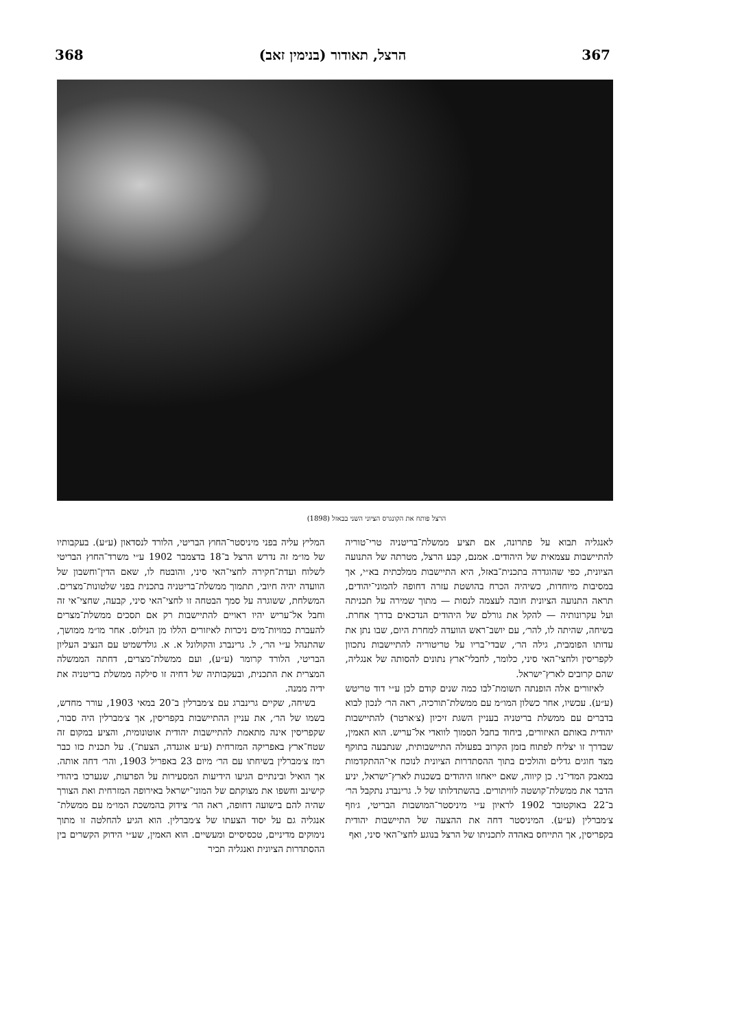367 הרצל, תאודור (בנימין זאב) 368
הרצל פותח את הקונגרס הציוני השני בבאזל (1898)
לאנגליה תבוא על פתרונה, אם תציע ממשלת־בריטניה טרי־טוריה להתיישבות עצמאית של היהודים. אמנם, קבע הרצל, מטרתה של התנועה הציונית, כפי שהוגדרה בתכנית־באזל, היא התיישבות ממלכתית בא״י, אך במסיבות מיוחדות, כשיהיה הכרח בהושטת עזרה דחופה להמוני־יהודים, תראה התנועה הציונית חובה לעצמה לנסות — מתוך שמירה על תכניתה ועל עקרונותיה — להקל את גורלם של היהודים הנדכאים בדרך אחרת. בשיחה, שהיתה לו, להר׳, עם יושב־ראש הוועדה למחרת היום, שבו נתן את עדותו הפומבית, גילה הר׳, שבדי־בריו על טריטוריה להתיישבות נתכוון לקפריסין ולחצי־האי סיני, כלומר, לחבלי־ארץ נתונים להסותה של אנגליה, שהם קרובים לארץ־ישראל.
לאיזורים אלה הופנתה תשומת־לבו כמה שנים קודם לכן ע״י דוד טריטש (ע״ע). עכשיו, אחר כשלון המו״מ עם ממשלת־תורכיה, ראה הר׳ לנכון לבוא בדברים עם ממשלת בריטניה בעניין השגת זיכיון (צ׳ארטר) להתיישבות יהודית באותם האיזורים, ביחוד בחבל הסמוך לוואדי אל־עריש. הוא האמין, שבדרך זו יצליח לפתוח בזמן הקרוב בפעולה התיישבותית, שנתבעה בתוקף מצד חוגים גדלים והולכים בתוך ההסתדרות הציונית לנוכח אי־ההתקדמות במאבק המדי־ני. כן קיווה, שאם ייאחזו היהודים בשכנות לארץ־ישראל, יניע הדבר את ממשלת־קושטה לוויתורים. בהשתדלותו של ל. גרינברג נתקבל הר׳ ב־22 באוקטובר 1902 לראיון ע״י מיניסטר־המושבות הבריטי, ג׳וזף צ׳מברלין (ע״ע). המיניסטר דחה את ההצעה של התיישבות יהודית בקפריסין, אך התייחס באהדה לתכניתו של הרצל בנוגע לחצי־האי סיני, ואף
המליץ עליה בפני מיניסטר־החוץ הבריטי, הלורד לנסדאון (ע״ע). בעקבותיו של מו״מ זה נדרש הרצל ב־18 בדצמבר 1902 ע״י משרד־החוץ הבריטי לשלוח ועדת־חקירה לחצי־האי סיני, והובטח לו, שאם הדין־וחשבון של הוועדה יהיה חיובי, תתמוך ממשלת־בריטניה בתכנית בפני שלטונות־מצרים. המשלחת, ששוגרה על סמך הבטחה זו לחצי־האי סיני, קבעה, שחצי־אי זה וחבל אל־עריש יהיו ראויים להתיישבות רק אם תסכים ממשלת־מצרים להעברת כמויות־מים ניכרות לאיזורים הללו מן הנילוס. אחר מו״מ ממושך, שהתנהל ע״י הר׳, ל. גרינברג והקולונל א. א. גולדשמיט עם הנציב העליון הבריטי, הלורד קרומר (ע״ע), ועם ממשלת־מצרים, דחתה הממשלה המצרית את התכנית, ובעקבותיה של דחיה זו סילקה ממשלת בריטניה את ידיה ממנה.
בשיחה, שקיים גרינברג עם צ׳מברלין ב־20 במאי 1903, עורר מחדש, בשמו של הר׳, את עניין ההתיישבות בקפריסין, אך צ׳מברלין היה סבור, שקפריסין אינה מתאמת להתיישבות יהודית אוטונומית, והציע במקום זה שטח־ארץ באפריקה המזרחית (ע״ע אוגנדה, הצעת־). על תכנית כזו כבר רמז צ׳מברלין בשיחתו עם הר׳ מיום 23 באפריל 1903, והר׳ דחה אותה. אך הואיל ובינתיים הגיעו הידיעות המסעירות על הפרעות, שנערכו ביהודי קישינב וחשפו את מצוקתם של המוני־ישראל באירופה המזרחית ואת הצורך שהיה להם בישועה דחופה, ראה הר׳ צידוק בהמשכת המו״מ עם ממשלת־אנגליה גם על יסוד הצעתו של צ׳מברלין. הוא הגיע להחלטה זו מתוך נימוקים מדיניים, טכסיסיים ומעשיים. הוא האמין, שע״י הידוק הקשרים בין ההסתדרות הציונית ואנגליה תכיר